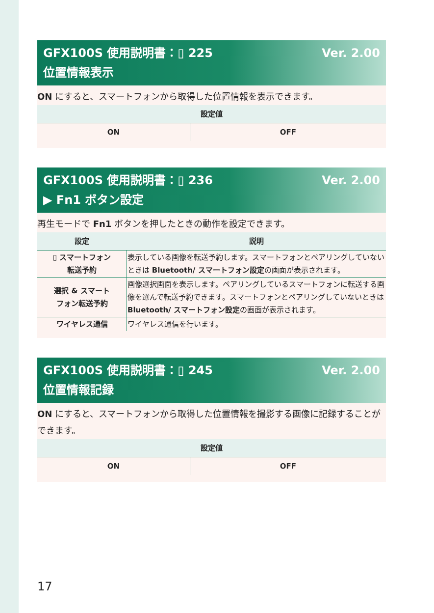Ver. 2.00 GFX100S 使用説明書：▯ 225
位置情報表示
ON にすると、スマートフォンから取得した位置情報を表示できます。
| 設定値 | |
| --- | --- |
| ON | OFF |
Ver. 2.00 GFX100S 使用説明書：▯ 236
▶ Fn1 ボタン設定
再生モードで Fn1 ボタンを押したときの動作を設定できます。
| 設定 | 説明 |
| --- | --- |
| ▯ スマートフォン 転送予約 | 表示している画像を転送予約します。スマートフォンとペアリングしていないときは Bluetooth/ スマートフォン設定 の画面が表示されます。 |
| 選択 & スマート フォン転送予約 | 画像選択画面を表示します。ペアリングしているスマートフォンに転送する画像を選んで転送予約できます。スマートフォンとペアリングしていないときは Bluetooth/ スマートフォン設定 の画面が表示されます。 |
| ワイヤレス通信 | ワイヤレス通信を行います。 |
Ver. 2.00 GFX100S 使用説明書：▯ 245
位置情報記録
ON にすると、スマートフォンから取得した位置情報を撮影する画像に記録することができます。
| 設定値 | |
| --- | --- |
| ON | OFF |
17